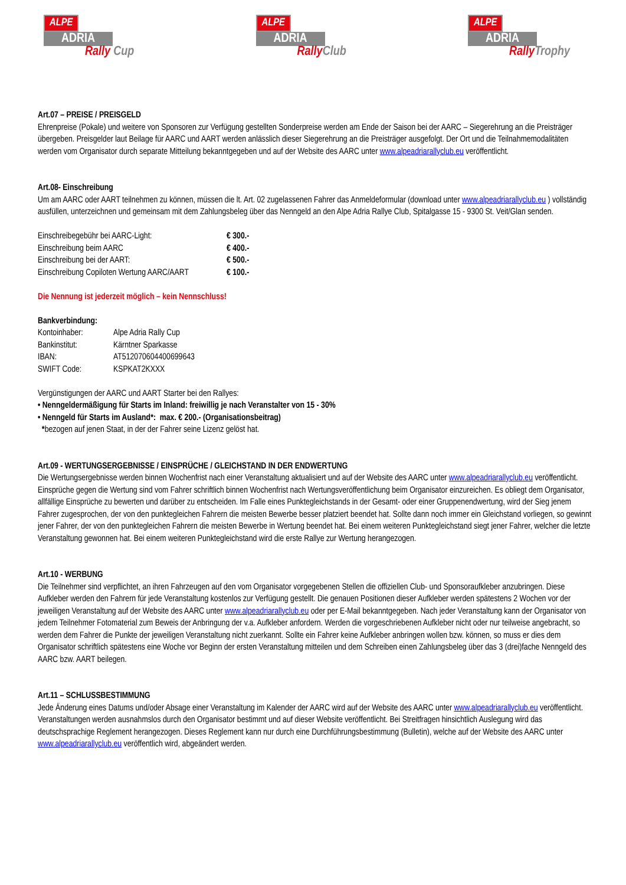ALPE
ADRIA
Rally Cup
ALPE
ADRIA
Rally Club
ALPE
ADRIA
Rally Trophy
Art.07 – PREISE / PREISGELD
Ehrenpreise (Pokale) und weitere von Sponsoren zur Verfügung gestellten Sonderpreise werden am Ende der Saison bei der AARC – Siegerehrung an die Preisträger übergeben. Preisgelder laut Beilage für AARC und AART werden anlässlich dieser Siegerehrung an die Preisträger ausgefolgt. Der Ort und die Teilnahmemodalitäten werden vom Organisator durch separate Mitteilung bekanntgegeben und auf der Website des AARC unter www.alpeadriarallyclub.eu veröffentlicht.
Art.08- Einschreibung
Um am AARC oder AART teilnehmen zu können, müssen die lt. Art. 02 zugelassenen Fahrer das Anmeldeformular (download unter www.alpeadriarallyclub.eu ) vollständig ausfüllen, unterzeichnen und gemeinsam mit dem Zahlungsbeleg über das Nenngeld an den Alpe Adria Rallye Club, Spitalgasse 15 - 9300 St. Veit/Glan senden.
| Einschreibegebühr bei AARC-Light: | € 300.- |
| Einschreibung beim AARC | € 400.- |
| Einschreibung bei der AART: | € 500.- |
| Einschreibung Copiloten Wertung AARC/AART | € 100.- |
Die Nennung ist jederzeit möglich – kein Nennschluss!
Bankverbindung:
| Kontoinhaber: | Alpe Adria Rally Cup |
| Bankinstitut: | Kärntner Sparkasse |
| IBAN: | AT512070604400699643 |
| SWIFT Code: | KSPKAT2KXXX |
Vergünstigungen der AARC und AART Starter bei den Rallyes:
• Nenngeldermäßigung für Starts im Inland: freiwillig je nach Veranstalter von 15 - 30%
• Nenngeld für Starts im Ausland*: max. € 200.- (Organisationsbeitrag)
*bezogen auf jenen Staat, in der der Fahrer seine Lizenz gelöst hat.
Art.09 - WERTUNGSERGEBNISSE / EINSPRÜCHE / GLEICHSTAND IN DER ENDWERTUNG
Die Wertungsergebnisse werden binnen Wochenfrist nach einer Veranstaltung aktualisiert und auf der Website des AARC unter www.alpeadriarallyclub.eu veröffentlicht. Einsprüche gegen die Wertung sind vom Fahrer schriftlich binnen Wochenfrist nach Wertungsveröffentlichung beim Organisator einzureichen. Es obliegt dem Organisator, allfällige Einsprüche zu bewerten und darüber zu entscheiden. Im Falle eines Punktegleichstands in der Gesamt- oder einer Gruppenendwertung, wird der Sieg jenem Fahrer zugesprochen, der von den punktegleichen Fahrern die meisten Bewerbe besser platziert beendet hat. Sollte dann noch immer ein Gleichstand vorliegen, so gewinnt jener Fahrer, der von den punktegleichen Fahrern die meisten Bewerbe in Wertung beendet hat. Bei einem weiteren Punktegleichstand siegt jener Fahrer, welcher die letzte Veranstaltung gewonnen hat. Bei einem weiteren Punktegleichstand wird die erste Rallye zur Wertung herangezogen.
Art.10 - WERBUNG
Die Teilnehmer sind verpflichtet, an ihren Fahrzeugen auf den vom Organisator vorgegebenen Stellen die offiziellen Club- und Sponsoraufkleber anzubringen. Diese Aufkleber werden den Fahrern für jede Veranstaltung kostenlos zur Verfügung gestellt. Die genauen Positionen dieser Aufkleber werden spätestens 2 Wochen vor der jeweiligen Veranstaltung auf der Website des AARC unter www.alpeadriarallyclub.eu oder per E-Mail bekanntgegeben. Nach jeder Veranstaltung kann der Organisator von jedem Teilnehmer Fotomaterial zum Beweis der Anbringung der v.a. Aufkleber anfordern. Werden die vorgeschriebenen Aufkleber nicht oder nur teilweise angebracht, so werden dem Fahrer die Punkte der jeweiligen Veranstaltung nicht zuerkannt. Sollte ein Fahrer keine Aufkleber anbringen wollen bzw. können, so muss er dies dem Organisator schriftlich spätestens eine Woche vor Beginn der ersten Veranstaltung mitteilen und dem Schreiben einen Zahlungsbeleg über das 3 (drei)fache Nenngeld des AARC bzw. AART beilegen.
Art.11 – SCHLUSSBESTIMMUNG
Jede Änderung eines Datums und/oder Absage einer Veranstaltung im Kalender der AARC wird auf der Website des AARC unter www.alpeadriarallyclub.eu veröffentlicht. Veranstaltungen werden ausnahmslos durch den Organisator bestimmt und auf dieser Website veröffentlicht. Bei Streitfragen hinsichtlich Auslegung wird das deutschsprachige Reglement herangezogen. Dieses Reglement kann nur durch eine Durchführungsbestimmung (Bulletin), welche auf der Website des AARC unter www.alpeadriarallyclub.eu veröffentlich wird, abgeändert werden.